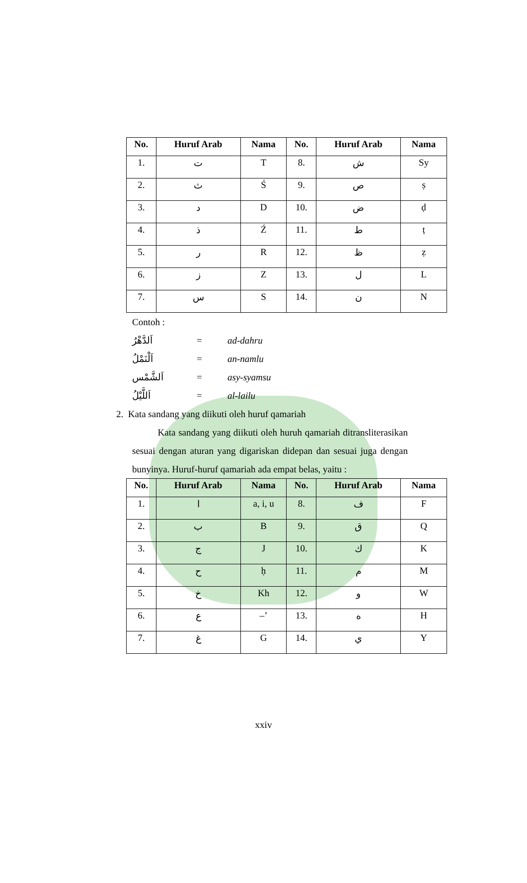| No. | Huruf Arab | Nama | No. | Huruf Arab | Nama |
| --- | --- | --- | --- | --- | --- |
| 1. | ت | T | 8. | ش | Sy |
| 2. | ث | Ś | 9. | ص | ṣ |
| 3. | د | D | 10. | ض | ḍ |
| 4. | ذ | Ź | 11. | ط | ṭ |
| 5. | ر | R | 12. | ظ | ẓ |
| 6. | ز | Z | 13. | ل | L |
| 7. | س | S | 14. | ن | N |
Contoh :
اَلدَّهْرُ = ad-dahru
اَلْنَمْلُ = an-namlu
اَلشَّمْس = asy-syamsu
اَللَّيْلُ = al-lailu
2. Kata sandang yang diikuti oleh huruf qamariah
Kata sandang yang diikuti oleh huruh qamariah ditransliterasikan sesuai dengan aturan yang digariskan didepan dan sesuai juga dengan bunyinya. Huruf-huruf qamariah ada empat belas, yaitu :
| No. | Huruf Arab | Nama | No. | Huruf Arab | Nama |
| --- | --- | --- | --- | --- | --- |
| 1. | ا | a, i, u | 8. | ف | F |
| 2. | ب | B | 9. | ق | Q |
| 3. | ج | J | 10. | ك | K |
| 4. | ح | ḥ | 11. | م | M |
| 5. | خ | Kh | 12. | و | W |
| 6. | ع | –’ | 13. | ه | H |
| 7. | غ | G | 14. | ي | Y |
xxiv